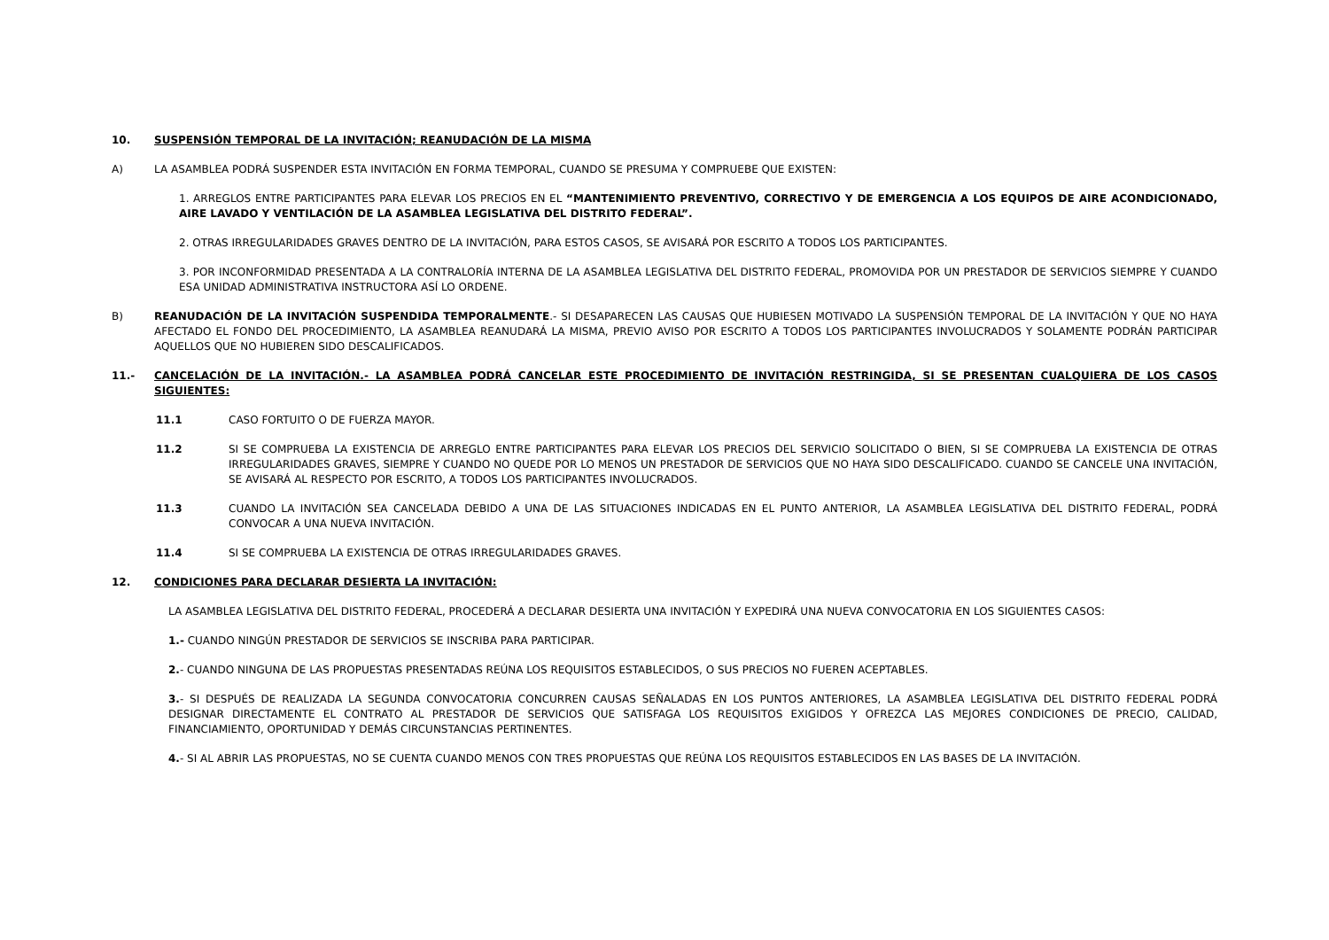10. SUSPENSIÓN TEMPORAL DE LA INVITACIÓN; REANUDACIÓN DE LA MISMA
A) LA ASAMBLEA PODRÁ SUSPENDER ESTA INVITACIÓN EN FORMA TEMPORAL, CUANDO SE PRESUMA Y COMPRUEBE QUE EXISTEN:
1. ARREGLOS ENTRE PARTICIPANTES PARA ELEVAR LOS PRECIOS EN EL “MANTENIMIENTO PREVENTIVO, CORRECTIVO Y DE EMERGENCIA A LOS EQUIPOS DE AIRE ACONDICIONADO, AIRE LAVADO Y VENTILACIÓN DE LA ASAMBLEA LEGISLATIVA DEL DISTRITO FEDERAL”.
2. OTRAS IRREGULARIDADES GRAVES DENTRO DE LA INVITACIÓN, PARA ESTOS CASOS, SE AVISARÁ POR ESCRITO A TODOS LOS PARTICIPANTES.
3. POR INCONFORMIDAD PRESENTADA A LA CONTRALORÍA INTERNA DE LA ASAMBLEA LEGISLATIVA DEL DISTRITO FEDERAL, PROMOVIDA POR UN PRESTADOR DE SERVICIOS SIEMPRE Y CUANDO ESA UNIDAD ADMINISTRATIVA INSTRUCTORA ASÍ LO ORDENE.
B) REANUDACIÓN DE LA INVITACIÓN SUSPENDIDA TEMPORALMENTE.- SI DESAPARECEN LAS CAUSAS QUE HUBIESEN MOTIVADO LA SUSPENSIÓN TEMPORAL DE LA INVITACIÓN Y QUE NO HAYA AFECTADO EL FONDO DEL PROCEDIMIENTO, LA ASAMBLEA REANUDARÁ LA MISMA, PREVIO AVISO POR ESCRITO A TODOS LOS PARTICIPANTES INVOLUCRADOS Y SOLAMENTE PODRÁN PARTICIPAR AQUELLOS QUE NO HUBIEREN SIDO DESCALIFICADOS.
11.- CANCELACIÓN DE LA INVITACIÓN.- LA ASAMBLEA PODRÁ CANCELAR ESTE PROCEDIMIENTO DE INVITACIÓN RESTRINGIDA, SI SE PRESENTAN CUALQUIERA DE LOS CASOS SIGUIENTES:
11.1 CASO FORTUITO O DE FUERZA MAYOR.
11.2 SI SE COMPRUEBA LA EXISTENCIA DE ARREGLO ENTRE PARTICIPANTES PARA ELEVAR LOS PRECIOS DEL SERVICIO SOLICITADO O BIEN, SI SE COMPRUEBA LA EXISTENCIA DE OTRAS IRREGULARIDADES GRAVES, SIEMPRE Y CUANDO NO QUEDE POR LO MENOS UN PRESTADOR DE SERVICIOS QUE NO HAYA SIDO DESCALIFICADO. CUANDO SE CANCELE UNA INVITACIÓN, SE AVISARÁ AL RESPECTO POR ESCRITO, A TODOS LOS PARTICIPANTES INVOLUCRADOS.
11.3 CUANDO LA INVITACIÓN SEA CANCELADA DEBIDO A UNA DE LAS SITUACIONES INDICADAS EN EL PUNTO ANTERIOR, LA ASAMBLEA LEGISLATIVA DEL DISTRITO FEDERAL, PODRÁ CONVOCAR A UNA NUEVA INVITACIÓN.
11.4 SI SE COMPRUEBA LA EXISTENCIA DE OTRAS IRREGULARIDADES GRAVES.
12. CONDICIONES PARA DECLARAR DESIERTA LA INVITACIÓN:
LA ASAMBLEA LEGISLATIVA DEL DISTRITO FEDERAL, PROCEDERÁ A DECLARAR DESIERTA UNA INVITACIÓN Y EXPEDIRÁ UNA NUEVA CONVOCATORIA EN LOS SIGUIENTES CASOS:
1.- CUANDO NINGÚN PRESTADOR DE SERVICIOS SE INSCRIBA PARA PARTICIPAR.
2.- CUANDO NINGUNA DE LAS PROPUESTAS PRESENTADAS REÚNA LOS REQUISITOS ESTABLECIDOS, O SUS PRECIOS NO FUEREN ACEPTABLES.
3.- SI DESPUÉS DE REALIZADA LA SEGUNDA CONVOCATORIA CONCURREN CAUSAS SEÑALADAS EN LOS PUNTOS ANTERIORES, LA ASAMBLEA LEGISLATIVA DEL DISTRITO FEDERAL PODRÁ DESIGNAR DIRECTAMENTE EL CONTRATO AL PRESTADOR DE SERVICIOS QUE SATISFAGA LOS REQUISITOS EXIGIDOS Y OFREZCA LAS MEJORES CONDICIONES DE PRECIO, CALIDAD, FINANCIAMIENTO, OPORTUNIDAD Y DEMÁS CIRCUNSTANCIAS PERTINENTES.
4.- SI AL ABRIR LAS PROPUESTAS, NO SE CUENTA CUANDO MENOS CON TRES PROPUESTAS QUE REÚNA LOS REQUISITOS ESTABLECIDOS EN LAS BASES DE LA INVITACIÓN.